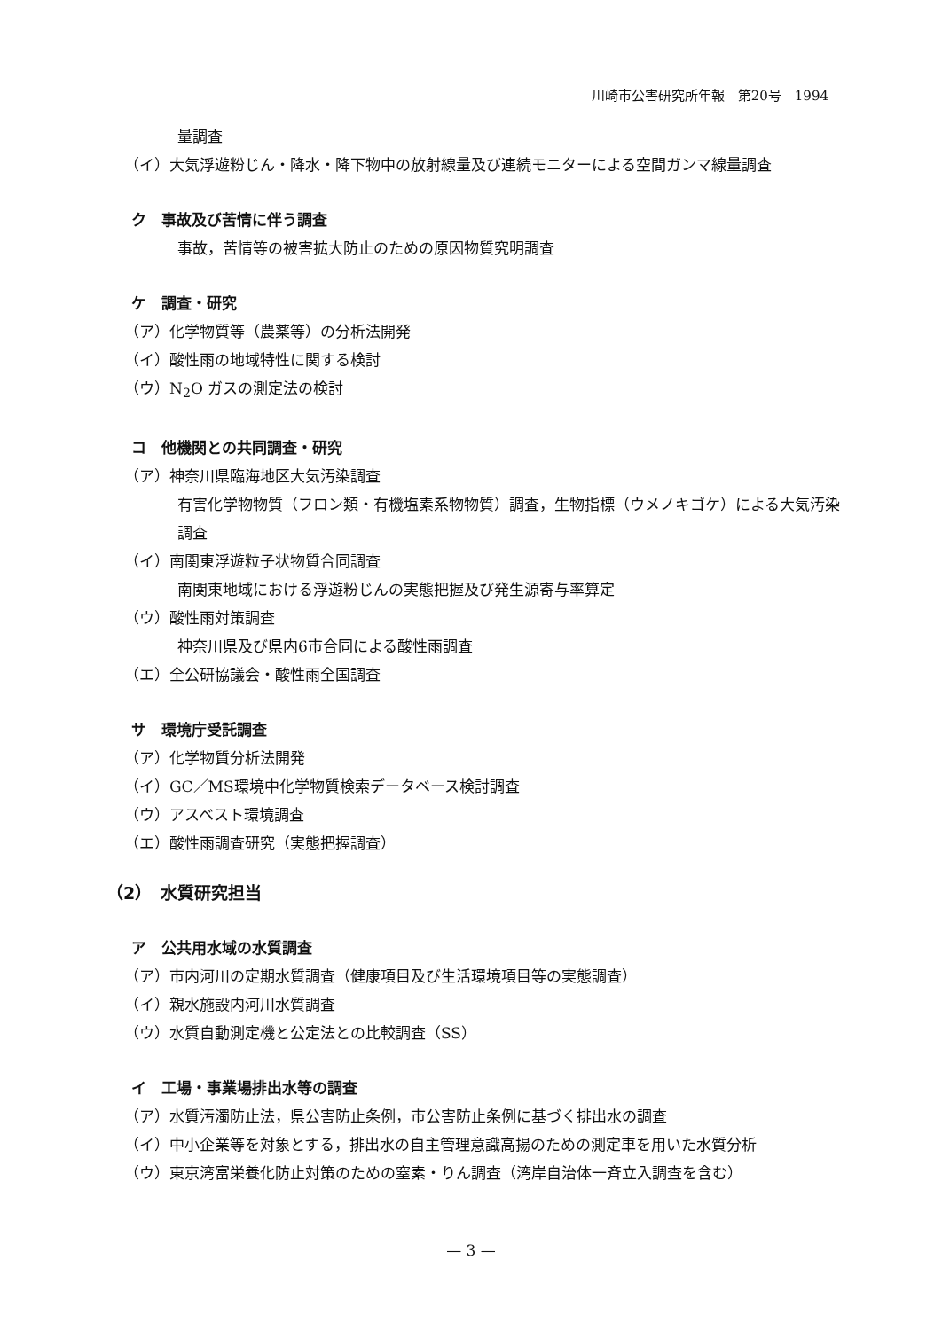川崎市公害研究所年報　第20号　1994
量調査
（イ）大気浮遊粉じん・降水・降下物中の放射線量及び連続モニターによる空間ガンマ線量調査
ク　事故及び苦情に伴う調査
事故，苦情等の被害拡大防止のための原因物質究明調査
ケ　調査・研究
（ア）化学物質等（農薬等）の分析法開発
（イ）酸性雨の地域特性に関する検討
（ウ）N<sub>2</sub>O ガスの測定法の検討
コ　他機関との共同調査・研究
（ア）神奈川県臨海地区大気汚染調査
有害化学物物質（フロン類・有機塩素系物物質）調査，生物指標（ウメノキゴケ）による大気汚染調査
（イ）南関東浮遊粒子状物質合同調査
南関東地域における浮遊粉じんの実態把握及び発生源寄与率算定
（ウ）酸性雨対策調査
神奈川県及び県内6市合同による酸性雨調査
（エ）全公研協議会・酸性雨全国調査
サ　環境庁受託調査
（ア）化学物質分析法開発
（イ）GC／MS環境中化学物質検索データベース検討調査
（ウ）アスベスト環境調査
（エ）酸性雨調査研究（実態把握調査）
（2）　水質研究担当
ア　公共用水域の水質調査
（ア）市内河川の定期水質調査（健康項目及び生活環境項目等の実態調査）
（イ）親水施設内河川水質調査
（ウ）水質自動測定機と公定法との比較調査（SS）
イ　工場・事業場排出水等の調査
（ア）水質汚濁防止法，県公害防止条例，市公害防止条例に基づく排出水の調査
（イ）中小企業等を対象とする，排出水の自主管理意識高揚のための測定車を用いた水質分析
（ウ）東京湾富栄養化防止対策のための窒素・りん調査（湾岸自治体一斉立入調査を含む）
— 3 —